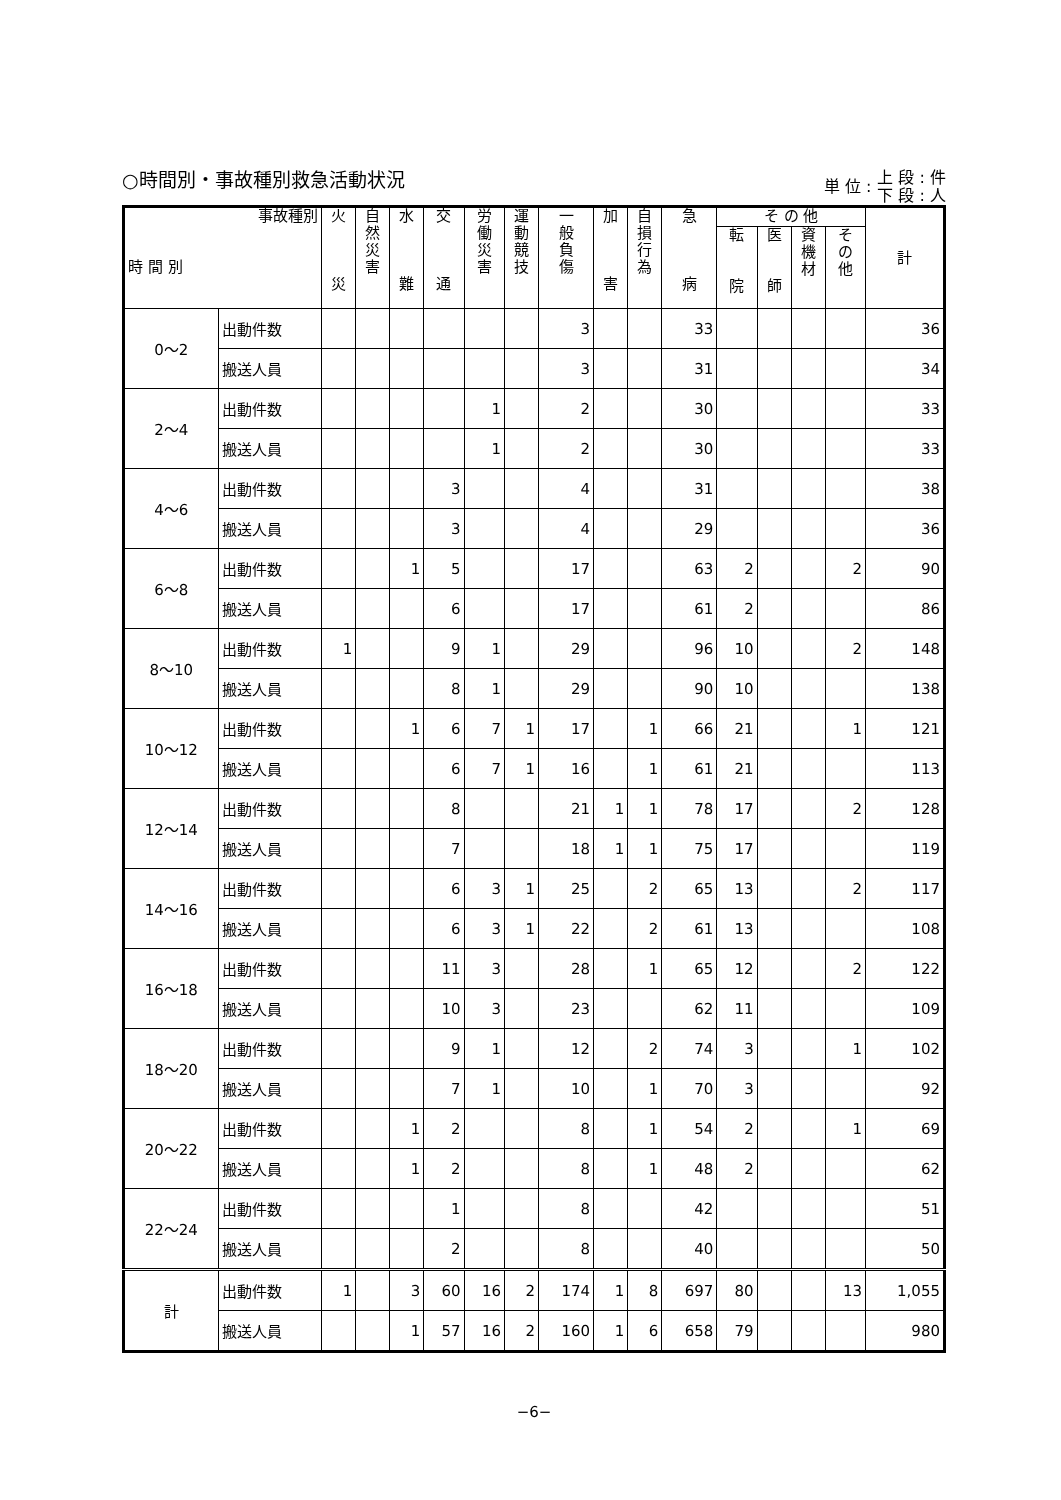○時間別・事故種別救急活動状況
単 位 : 上 段 : 件
下 段 : 人
| 事故種別 時 間 別 | | 火 災 | 自 然 災 害 | 水 難 | 交 通 | 労 働 災 害 | 運 動 競 技 | 一 般 負 傷 | 加 害 | 自 損 行 為 | 急 病 | そ の 他 | | | | 計 |
| --- | --- | --- | --- | --- | --- | --- | --- | --- | --- | --- | --- | --- | --- | --- | --- | --- |
| | | | | | | | | | | | | 転 院 | 医 師 | 資 機 材 | そ の 他 | |
| 0〜2 | 出動件数 | | | | | | | 3 | | | 33 | | | | | 36 |
| | 搬送人員 | | | | | | | 3 | | | 31 | | | | | 34 |
| 2〜4 | 出動件数 | | | | | 1 | | 2 | | | 30 | | | | | 33 |
| | 搬送人員 | | | | | 1 | | 2 | | | 30 | | | | | 33 |
| 4〜6 | 出動件数 | | | | 3 | | | 4 | | | 31 | | | | | 38 |
| | 搬送人員 | | | | 3 | | | 4 | | | 29 | | | | | 36 |
| 6〜8 | 出動件数 | | | 1 | 5 | | | 17 | | | 63 | 2 | | | 2 | 90 |
| | 搬送人員 | | | | 6 | | | 17 | | | 61 | 2 | | | | 86 |
| 8〜10 | 出動件数 | 1 | | | 9 | 1 | | 29 | | | 96 | 10 | | | 2 | 148 |
| | 搬送人員 | | | | 8 | 1 | | 29 | | | 90 | 10 | | | | 138 |
| 10〜12 | 出動件数 | | | 1 | 6 | 7 | 1 | 17 | | 1 | 66 | 21 | | | 1 | 121 |
| | 搬送人員 | | | | 6 | 7 | 1 | 16 | | 1 | 61 | 21 | | | | 113 |
| 12〜14 | 出動件数 | | | | 8 | | | 21 | 1 | 1 | 78 | 17 | | | 2 | 128 |
| | 搬送人員 | | | | 7 | | | 18 | 1 | 1 | 75 | 17 | | | | 119 |
| 14〜16 | 出動件数 | | | | 6 | 3 | 1 | 25 | | 2 | 65 | 13 | | | 2 | 117 |
| | 搬送人員 | | | | 6 | 3 | 1 | 22 | | 2 | 61 | 13 | | | | 108 |
| 16〜18 | 出動件数 | | | | 11 | 3 | | 28 | | 1 | 65 | 12 | | | 2 | 122 |
| | 搬送人員 | | | | 10 | 3 | | 23 | | | 62 | 11 | | | | 109 |
| 18〜20 | 出動件数 | | | | 9 | 1 | | 12 | | 2 | 74 | 3 | | | 1 | 102 |
| | 搬送人員 | | | | 7 | 1 | | 10 | | 1 | 70 | 3 | | | | 92 |
| 20〜22 | 出動件数 | | | 1 | 2 | | | 8 | | 1 | 54 | 2 | | | 1 | 69 |
| | 搬送人員 | | | 1 | 2 | | | 8 | | 1 | 48 | 2 | | | | 62 |
| 22〜24 | 出動件数 | | | | 1 | | | 8 | | | 42 | | | | | 51 |
| | 搬送人員 | | | | 2 | | | 8 | | | 40 | | | | | 50 |
| 計 | 出動件数 | 1 | | 3 | 60 | 16 | 2 | 174 | 1 | 8 | 697 | 80 | | | 13 | 1,055 |
| | 搬送人員 | | | 1 | 57 | 16 | 2 | 160 | 1 | 6 | 658 | 79 | | | | 980 |
−6−